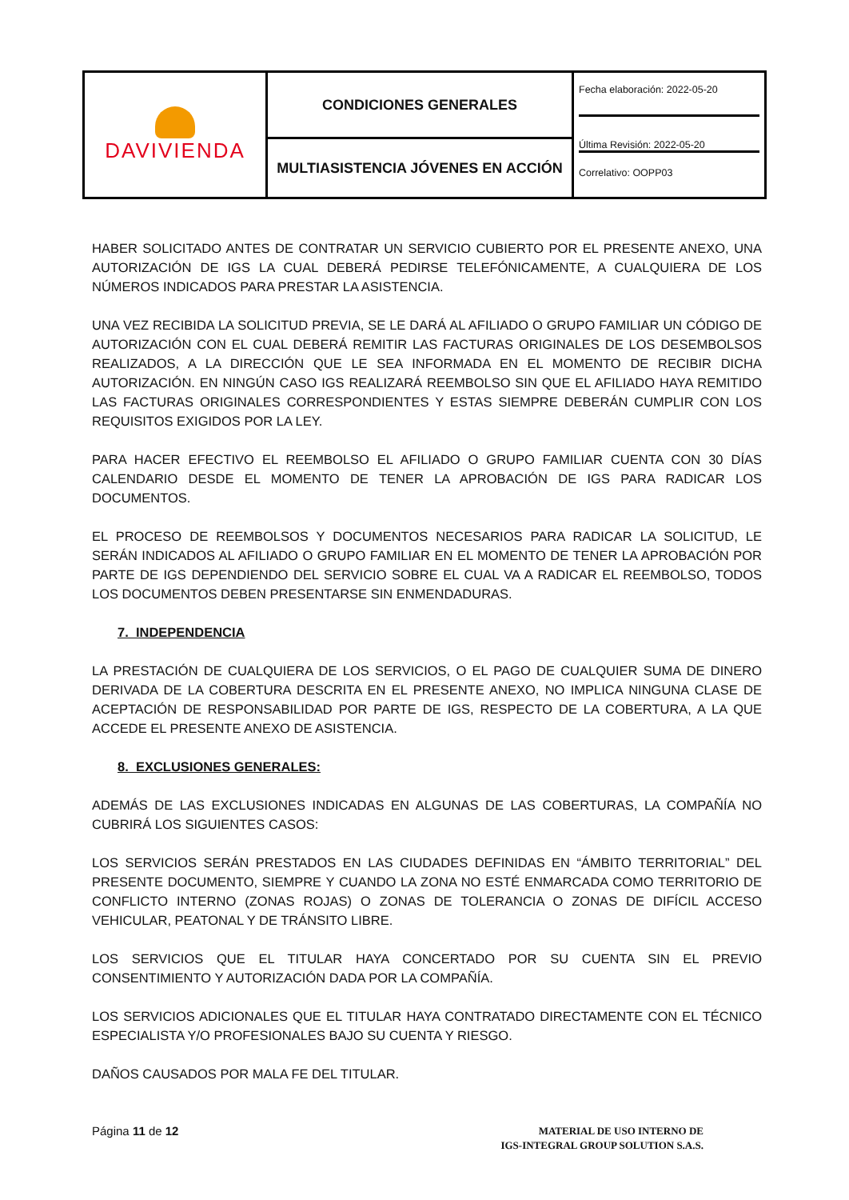| DAVIVIENDA | CONDICIONES GENERALES | Fecha elaboración: 2022-05-20 Última Revisión: 2022-05-20 Correlativo: OOPP03 |
| | MULTIASISTENCIA JÓVENES EN ACCIÓN | |
HABER SOLICITADO ANTES DE CONTRATAR UN SERVICIO CUBIERTO POR EL PRESENTE ANEXO, UNA AUTORIZACIÓN DE IGS LA CUAL DEBERÁ PEDIRSE TELEFÓNICAMENTE, A CUALQUIERA DE LOS NÚMEROS INDICADOS PARA PRESTAR LA ASISTENCIA.
UNA VEZ RECIBIDA LA SOLICITUD PREVIA, SE LE DARÁ AL AFILIADO O GRUPO FAMILIAR UN CÓDIGO DE AUTORIZACIÓN CON EL CUAL DEBERÁ REMITIR LAS FACTURAS ORIGINALES DE LOS DESEMBOLSOS REALIZADOS, A LA DIRECCIÓN QUE LE SEA INFORMADA EN EL MOMENTO DE RECIBIR DICHA AUTORIZACIÓN. EN NINGÚN CASO IGS REALIZARÁ REEMBOLSO SIN QUE EL AFILIADO HAYA REMITIDO LAS FACTURAS ORIGINALES CORRESPONDIENTES Y ESTAS SIEMPRE DEBERÁN CUMPLIR CON LOS REQUISITOS EXIGIDOS POR LA LEY.
PARA HACER EFECTIVO EL REEMBOLSO EL AFILIADO O GRUPO FAMILIAR CUENTA CON 30 DÍAS CALENDARIO DESDE EL MOMENTO DE TENER LA APROBACIÓN DE IGS PARA RADICAR LOS DOCUMENTOS.
EL PROCESO DE REEMBOLSOS Y DOCUMENTOS NECESARIOS PARA RADICAR LA SOLICITUD, LE SERÁN INDICADOS AL AFILIADO O GRUPO FAMILIAR EN EL MOMENTO DE TENER LA APROBACIÓN POR PARTE DE IGS DEPENDIENDO DEL SERVICIO SOBRE EL CUAL VA A RADICAR EL REEMBOLSO, TODOS LOS DOCUMENTOS DEBEN PRESENTARSE SIN ENMENDADURAS.
7. INDEPENDENCIA
LA PRESTACIÓN DE CUALQUIERA DE LOS SERVICIOS, O EL PAGO DE CUALQUIER SUMA DE DINERO DERIVADA DE LA COBERTURA DESCRITA EN EL PRESENTE ANEXO, NO IMPLICA NINGUNA CLASE DE ACEPTACIÓN DE RESPONSABILIDAD POR PARTE DE IGS, RESPECTO DE LA COBERTURA, A LA QUE ACCEDE EL PRESENTE ANEXO DE ASISTENCIA.
8. EXCLUSIONES GENERALES:
ADEMÁS DE LAS EXCLUSIONES INDICADAS EN ALGUNAS DE LAS COBERTURAS, LA COMPAÑÍA NO CUBRIRÁ LOS SIGUIENTES CASOS:
LOS SERVICIOS SERÁN PRESTADOS EN LAS CIUDADES DEFINIDAS EN “ÁMBITO TERRITORIAL” DEL PRESENTE DOCUMENTO, SIEMPRE Y CUANDO LA ZONA NO ESTÉ ENMARCADA COMO TERRITORIO DE CONFLICTO INTERNO (ZONAS ROJAS) O ZONAS DE TOLERANCIA O ZONAS DE DIFÍCIL ACCESO VEHICULAR, PEATONAL Y DE TRÁNSITO LIBRE.
LOS SERVICIOS QUE EL TITULAR HAYA CONCERTADO POR SU CUENTA SIN EL PREVIO CONSENTIMIENTO Y AUTORIZACIÓN DADA POR LA COMPAÑÍA.
LOS SERVICIOS ADICIONALES QUE EL TITULAR HAYA CONTRATADO DIRECTAMENTE CON EL TÉCNICO ESPECIALISTA Y/O PROFESIONALES BAJO SU CUENTA Y RIESGO.
DAÑOS CAUSADOS POR MALA FE DEL TITULAR.
Página 11 de 12
MATERIAL DE USO INTERNO DE
IGS-INTEGRAL GROUP SOLUTION S.A.S.